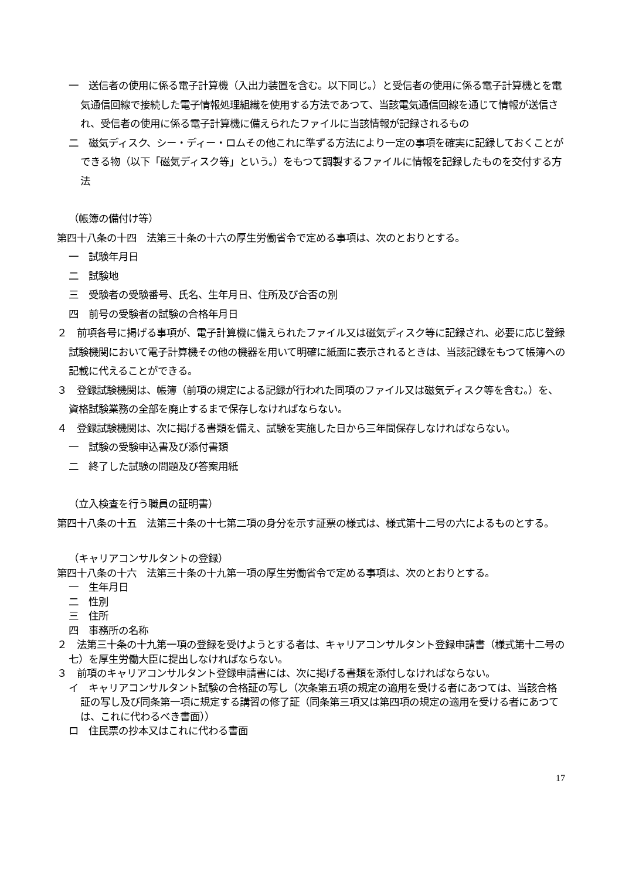一　送信者の使用に係る電子計算機（入出力装置を含む。以下同じ。）と受信者の使用に係る電子計算機とを電気通信回線で接続した電子情報処理組織を使用する方法であつて、当該電気通信回線を通じて情報が送信され、受信者の使用に係る電子計算機に備えられたファイルに当該情報が記録されるもの
二　磁気ディスク、シー・ディー・ロムその他これに準ずる方法により一定の事項を確実に記録しておくことができる物（以下「磁気ディスク等」という。）をもつて調製するファイルに情報を記録したものを交付する方法
（帳簿の備付け等）
第四十八条の十四　法第三十条の十六の厚生労働省令で定める事項は、次のとおりとする。
一　試験年月日
二　試験地
三　受験者の受験番号、氏名、生年月日、住所及び合否の別
四　前号の受験者の試験の合格年月日
２　前項各号に掲げる事項が、電子計算機に備えられたファイル又は磁気ディスク等に記録され、必要に応じ登録試験機関において電子計算機その他の機器を用いて明確に紙面に表示されるときは、当該記録をもつて帳簿への記載に代えることができる。
３　登録試験機関は、帳簿（前項の規定による記録が行われた同項のファイル又は磁気ディスク等を含む。）を、資格試験業務の全部を廃止するまで保存しなければならない。
４　登録試験機関は、次に掲げる書類を備え、試験を実施した日から三年間保存しなければならない。
一　試験の受験申込書及び添付書類
二　終了した試験の問題及び答案用紙
（立入検査を行う職員の証明書）
第四十八条の十五　法第三十条の十七第二項の身分を示す証票の様式は、様式第十二号の六によるものとする。
（キャリアコンサルタントの登録）
第四十八条の十六　法第三十条の十九第一項の厚生労働省令で定める事項は、次のとおりとする。
一　生年月日
二　性別
三　住所
四　事務所の名称
２　法第三十条の十九第一項の登録を受けようとする者は、キャリアコンサルタント登録申請書（様式第十二号の七）を厚生労働大臣に提出しなければならない。
３　前項のキャリアコンサルタント登録申請書には、次に掲げる書類を添付しなければならない。
イ　キャリアコンサルタント試験の合格証の写し（次条第五項の規定の適用を受ける者にあつては、当該合格証の写し及び同条第一項に規定する講習の修了証（同条第三項又は第四項の規定の適用を受ける者にあつては、これに代わるべき書面））
ロ　住民票の抄本又はこれに代わる書面
17